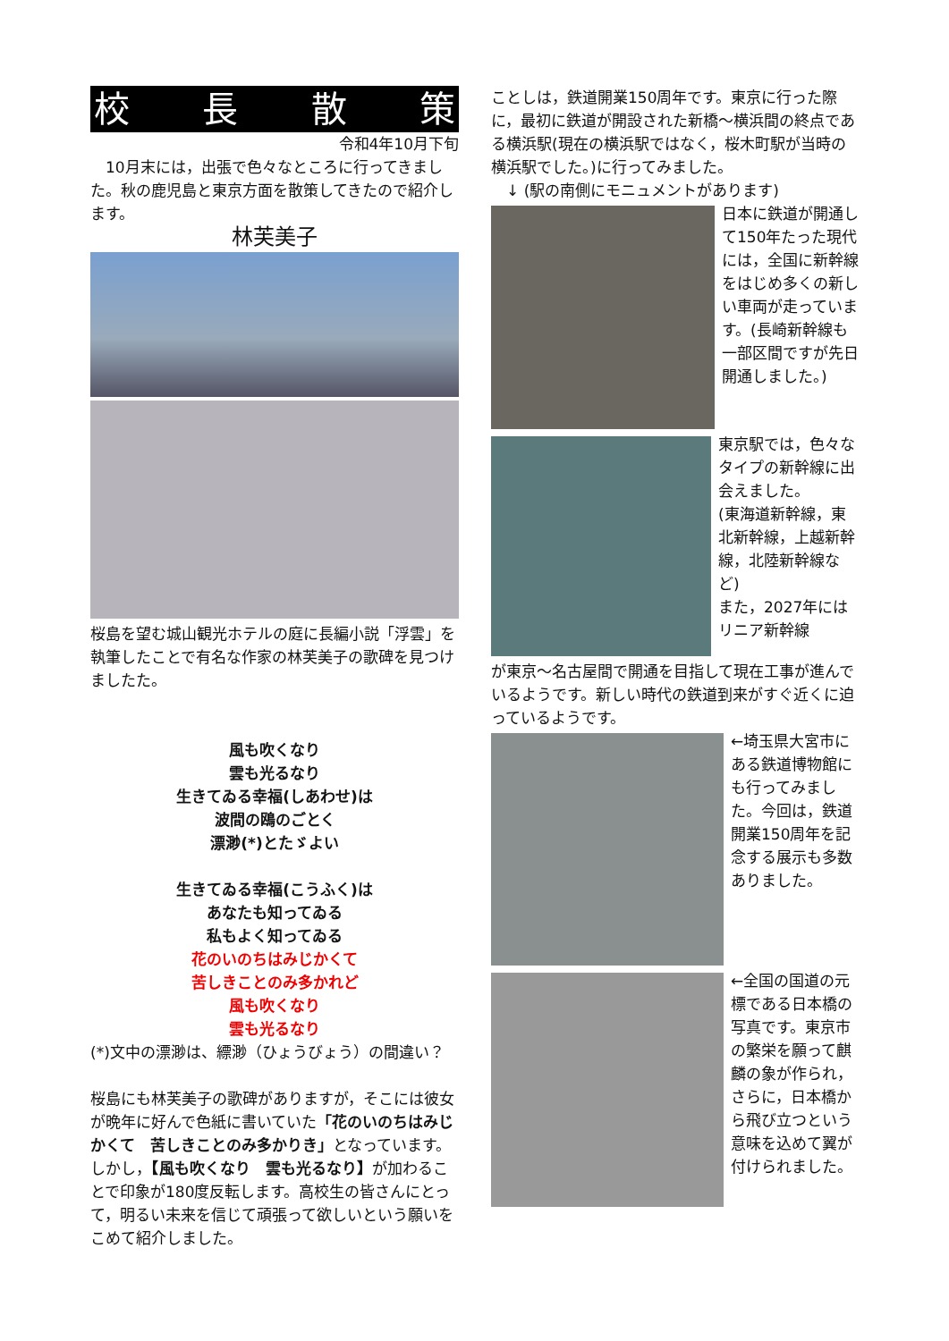校長散策
令和4年10月下旬
　10月末には，出張で色々なところに行ってきました。秋の鹿児島と東京方面を散策してきたので紹介します。
林芙美子
桜島を望む城山観光ホテルの庭に長編小説「浮雲」を執筆したことで有名な作家の林芙美子の歌碑を見つけましたた。
風も吹くなり
雲も光るなり
生きてゐる幸福(しあわせ)は
波間の鴎のごとく
漂渺(*)とたゞよい
生きてゐる幸福(こうふく)は
あなたも知ってゐる
私もよく知ってゐる
花のいのちはみじかくて
苦しきことのみ多かれど
風も吹くなり
雲も光るなり
(*)文中の漂渺は、縹渺（ひょうびょう）の間違い？
桜島にも林芙美子の歌碑がありますが，そこには彼女が晩年に好んで色紙に書いていた「花のいのちはみじかくて　苦しきことのみ多かりき」となっています。
しかし，【風も吹くなり　雲も光るなり】が加わることで印象が180度反転します。高校生の皆さんにとって，明るい未来を信じて頑張って欲しいという願いをこめて紹介しました。
ことしは，鉄道開業150周年です。東京に行った際に，最初に鉄道が開設された新橋～横浜間の終点である横浜駅(現在の横浜駅ではなく，桜木町駅が当時の横浜駅でした。)に行ってみました。
　↓ (駅の南側にモニュメントがあります)
日本に鉄道が開通して150年たった現代には，全国に新幹線をはじめ多くの新しい車両が走っています。(長崎新幹線も一部区間ですが先日開通しました。)
東京駅では，色々なタイプの新幹線に出会えました。
(東海道新幹線，東北新幹線，上越新幹線，北陸新幹線など)
また，2027年にはリニア新幹線
が東京～名古屋間で開通を目指して現在工事が進んでいるようです。新しい時代の鉄道到来がすぐ近くに迫っているようです。
←埼玉県大宮市にある鉄道博物館にも行ってみました。今回は，鉄道開業150周年を記念する展示も多数ありました。
←全国の国道の元標である日本橋の写真です。東京市の繁栄を願って麒麟の象が作られ，さらに，日本橋から飛び立つという意味を込めて翼が付けられました。